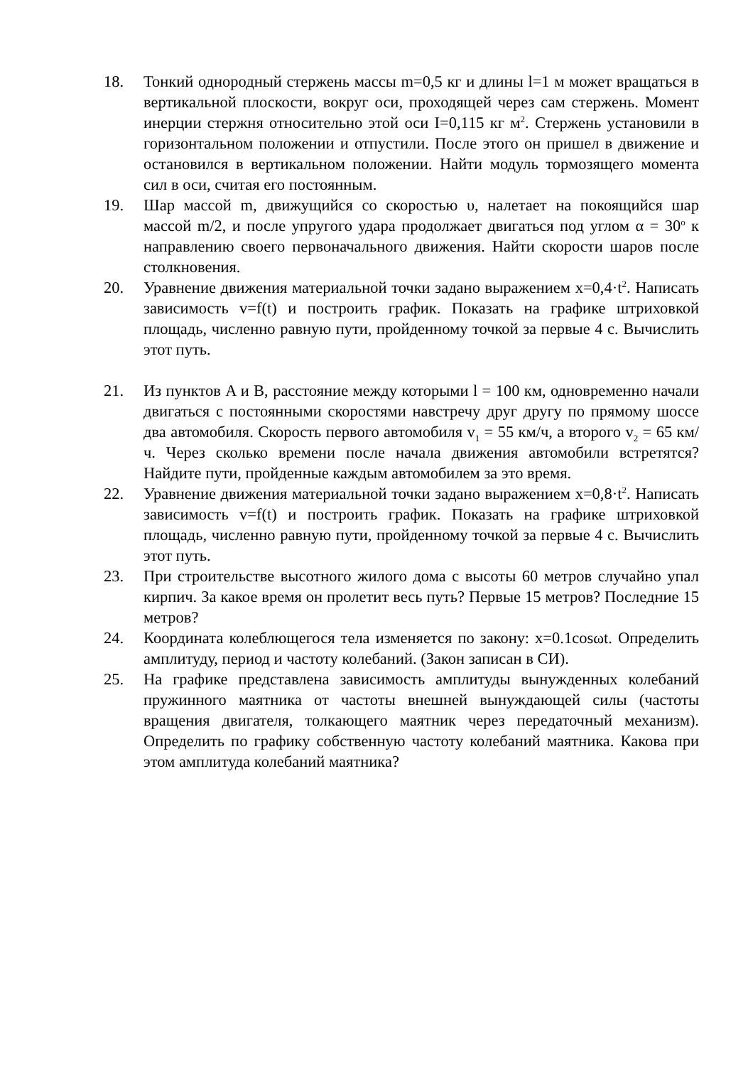18. Тонкий однородный стержень массы m=0,5 кг и длины l=1 м может вращаться в вертикальной плоскости, вокруг оси, проходящей через сам стержень. Момент инерции стержня относительно этой оси I=0,115 кг м<sup>2</sup>. Стержень установили в горизонтальном положении и отпустили. После этого он пришел в движение и остановился в вертикальном положении. Найти модуль тормозящего момента сил в оси, считая его постоянным.
19. Шар массой m, движущийся со скоростью υ, налетает на покоящийся шар массой m/2, и после упругого удара продолжает двигаться под углом α = 30<sup>o</sup> к направлению своего первоначального движения. Найти скорости шаров после столкновения.
20. Уравнение движения материальной точки задано выражением x=0,4·t<sup>2</sup>. Написать зависимость v=f(t) и построить график. Показать на графике штриховкой площадь, численно равную пути, пройденному точкой за первые 4 с. Вычислить этот путь.
21. Из пунктов A и B, расстояние между которыми l = 100 км, одновременно начали двигаться с постоянными скоростями навстречу друг другу по прямому шоссе два автомобиля. Скорость первого автомобиля v<sub>1</sub> = 55 км/ч, а второго v<sub>2</sub> = 65 км/ч. Через сколько времени после начала движения автомобили встретятся? Найдите пути, пройденные каждым автомобилем за это время.
22. Уравнение движения материальной точки задано выражением x=0,8·t<sup>2</sup>. Написать зависимость v=f(t) и построить график. Показать на графике штриховкой площадь, численно равную пути, пройденному точкой за первые 4 с. Вычислить этот путь.
23. При строительстве высотного жилого дома с высоты 60 метров случайно упал кирпич. За какое время он пролетит весь путь? Первые 15 метров? Последние 15 метров?
24. Координата колеблющегося тела изменяется по закону: x=0.1cosωt. Определить амплитуду, период и частоту колебаний. (Закон записан в СИ).
25. На графике представлена зависимость амплитуды вынужденных колебаний пружинного маятника от частоты внешней вынуждающей силы (частоты вращения двигателя, толкающего маятник через передаточный механизм). Определить по графику собственную частоту колебаний маятника. Какова при этом амплитуда колебаний маятника?